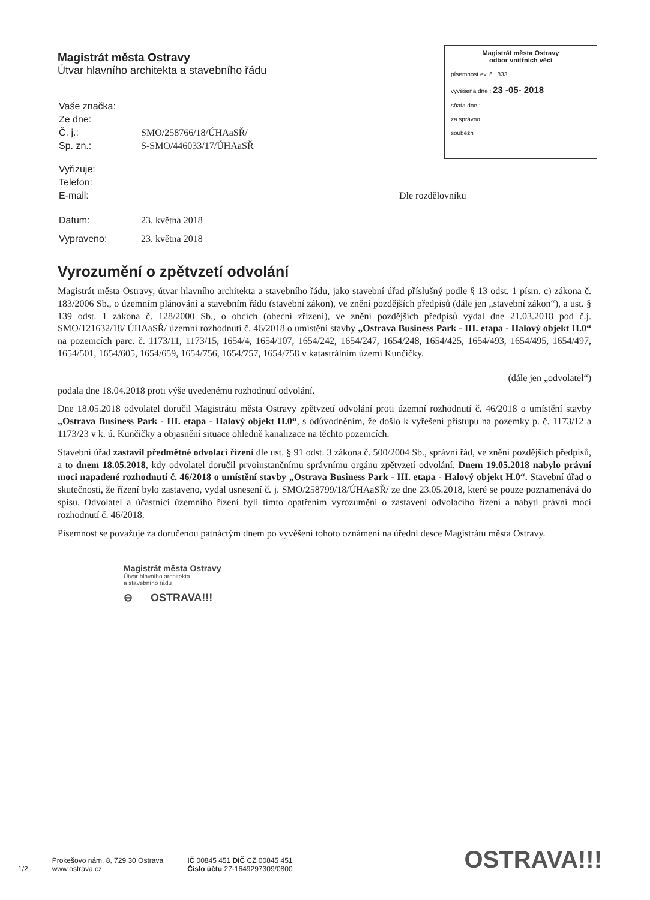Magistrát města Ostravy
Útvar hlavního architekta a stavebního řádu
Magistrát města Ostravy
odbor vnitřních věcí
písemnost ev. č.: 833
vyvěšena dne : 23 -05- 2018
sňata dne :
za správno
souběžn
| Vaše značka: | |
| Ze dne: | |
| Č. j.: | SMO/258766/18/ÚHAaSŘ/ |
| Sp. zn.: | S-SMO/446033/17/ÚHAaSŘ |
| Vyřizuje: | |
| Telefon: | |
| E-mail: | Dle rozdělovníku |
| Datum: | 23. května 2018 |
| Vypraveno: | 23. května 2018 |
Vyrozumění o zpětvzetí odvolání
Magistrát města Ostravy, útvar hlavního architekta a stavebního řádu, jako stavební úřad příslušný podle § 13 odst. 1 písm. c) zákona č. 183/2006 Sb., o územním plánování a stavebním řádu (stavební zákon), ve znění pozdějších předpisů (dále jen „stavební zákon“), a ust. § 139 odst. 1 zákona č. 128/2000 Sb., o obcích (obecní zřízení), ve znění pozdějších předpisů vydal dne 21.03.2018 pod č.j. SMO/121632/18/ ÚHAaSŘ/ územní rozhodnutí č. 46/2018 o umístění stavby „Ostrava Business Park - III. etapa - Halový objekt H.0“ na pozemcích parc. č. 1173/11, 1173/15, 1654/4, 1654/107, 1654/242, 1654/247, 1654/248, 1654/425, 1654/493, 1654/495, 1654/497, 1654/501, 1654/605, 1654/659, 1654/756, 1654/757, 1654/758 v katastrálním území Kunčičky.
(dále jen „odvolatel“)
podala dne 18.04.2018 proti výše uvedenému rozhodnutí odvolání.
Dne 18.05.2018 odvolatel doručil Magistrátu města Ostravy zpětvzetí odvolání proti územní rozhodnutí č. 46/2018 o umístění stavby „Ostrava Business Park - III. etapa - Halový objekt H.0“, s odůvodněním, že došlo k vyřešení přístupu na pozemky p. č. 1173/12 a 1173/23 v k. ú. Kunčičky a objasnění situace ohledně kanalizace na těchto pozemcích.
Stavební úřad zastavil předmětné odvolací řízení dle ust. § 91 odst. 3 zákona č. 500/2004 Sb., správní řád, ve znění pozdějších předpisů, a to dnem 18.05.2018, kdy odvolatel doručil prvoinstančnímu správnímu orgánu zpětvzetí odvolání. Dnem 19.05.2018 nabylo právní moci napadené rozhodnutí č. 46/2018 o umístění stavby „Ostrava Business Park - III. etapa - Halový objekt H.0“. Stavební úřad o skutečnosti, že řízení bylo zastaveno, vydal usnesení č. j. SMO/258799/18/ÚHAaSŘ/ ze dne 23.05.2018, které se pouze poznamenává do spisu. Odvolatel a účastníci územního řízení byli tímto opatřením vyrozuměni o zastavení odvolacího řízení a nabytí právní moci rozhodnutí č. 46/2018.
Písemnost se považuje za doručenou patnáctým dnem po vyvěšení tohoto oznámení na úřední desce Magistrátu města Ostravy.
Magistrát města Ostravy
Útvar hlavního architekta
a stavebního řádu
⊖ OSTRAVA!!!
1/2
Prokešovo nám. 8, 729 30 Ostrava
www.ostrava.cz
IČ 00845 451 DIČ CZ 00845 451
Číslo účtu 27-1649297309/0800
OSTRAVA!!!